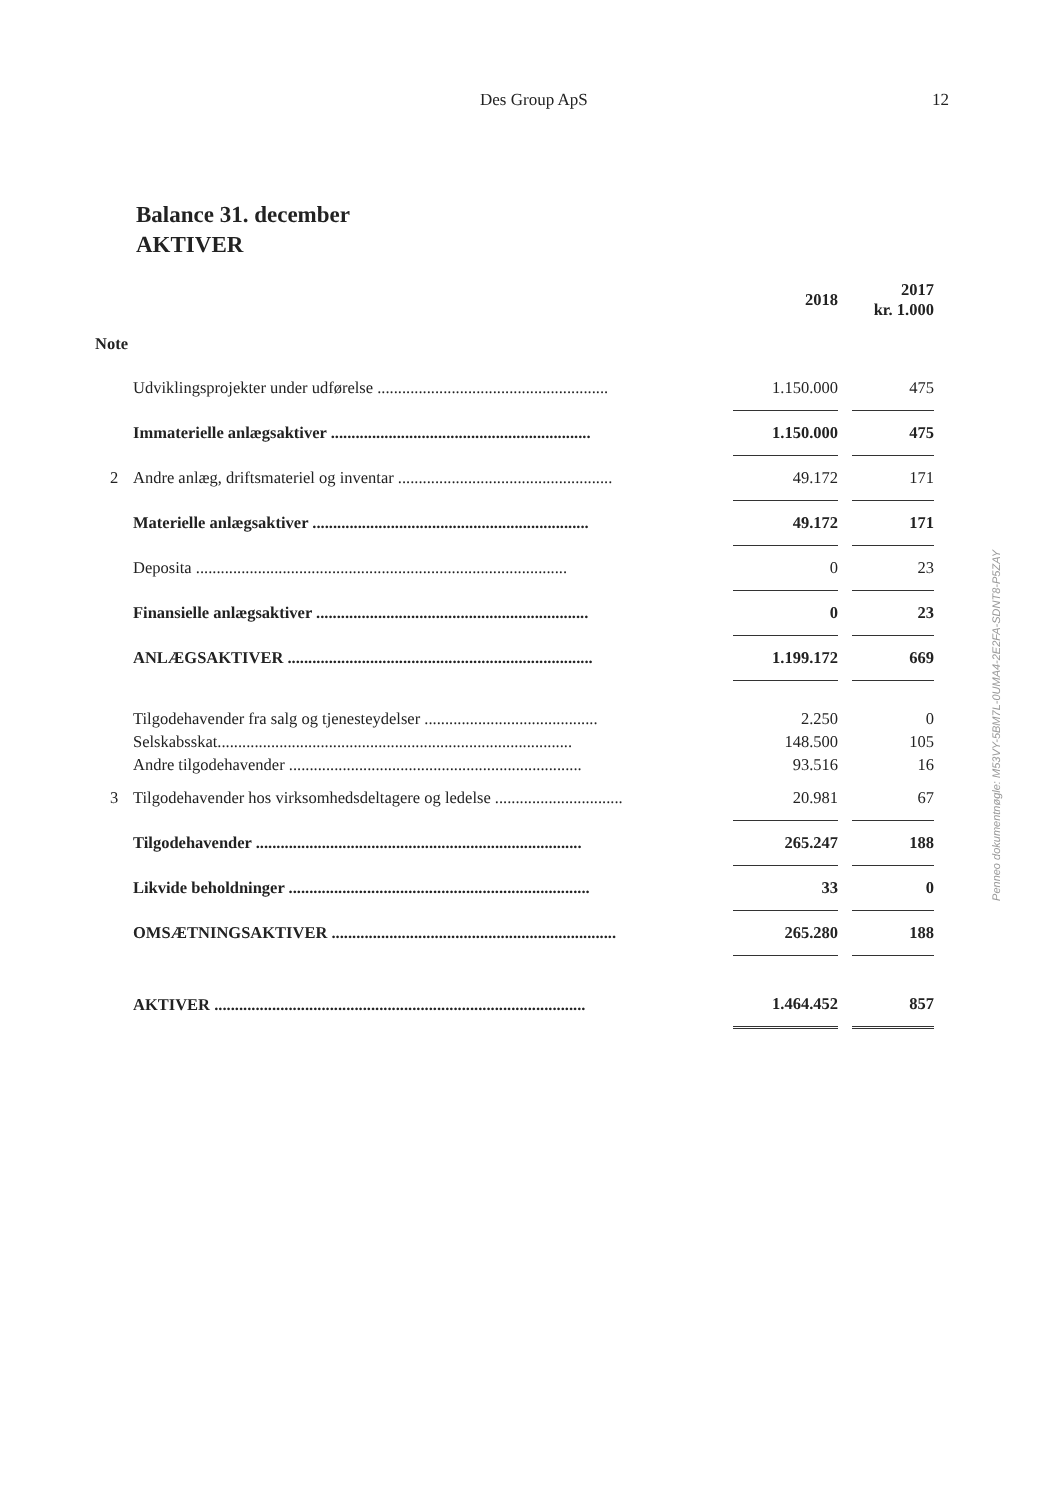Des Group ApS 12
Balance 31. december
AKTIVER
| | | 2018 | | 2017 kr. 1.000 |
| Note | | | | |
| | Udviklingsprojekter under udførelse ........................................................ | 1.150.000 | | 475 |
| | Immaterielle anlægsaktiver ............................................................... | 1.150.000 | | 475 |
| 2 | Andre anlæg, driftsmateriel og inventar .................................................... | 49.172 | | 171 |
| | Materielle anlægsaktiver ................................................................... | 49.172 | | 171 |
| | Deposita .......................................................................................... | 0 | | 23 |
| | Finansielle anlægsaktiver .................................................................. | 0 | | 23 |
| | ANLÆGSAKTIVER .......................................................................... | 1.199.172 | | 669 |
| | Tilgodehavender fra salg og tjenesteydelser .......................................... | 2.250 | | 0 |
| | Selskabsskat...................................................................................... | 148.500 | | 105 |
| | Andre tilgodehavender ....................................................................... | 93.516 | | 16 |
| 3 | Tilgodehavender hos virksomhedsdeltagere og ledelse ............................... | 20.981 | | 67 |
| | Tilgodehavender ............................................................................... | 265.247 | | 188 |
| | Likvide beholdninger ......................................................................... | 33 | | 0 |
| | OMSÆTNINGSAKTIVER ..................................................................... | 265.280 | | 188 |
| | AKTIVER .......................................................................................... | 1.464.452 | | 857 |
Penneo dokumentnøgle: M53VY-5BM7L-0UMA4-2E2FA-SDNT8-P5ZAY